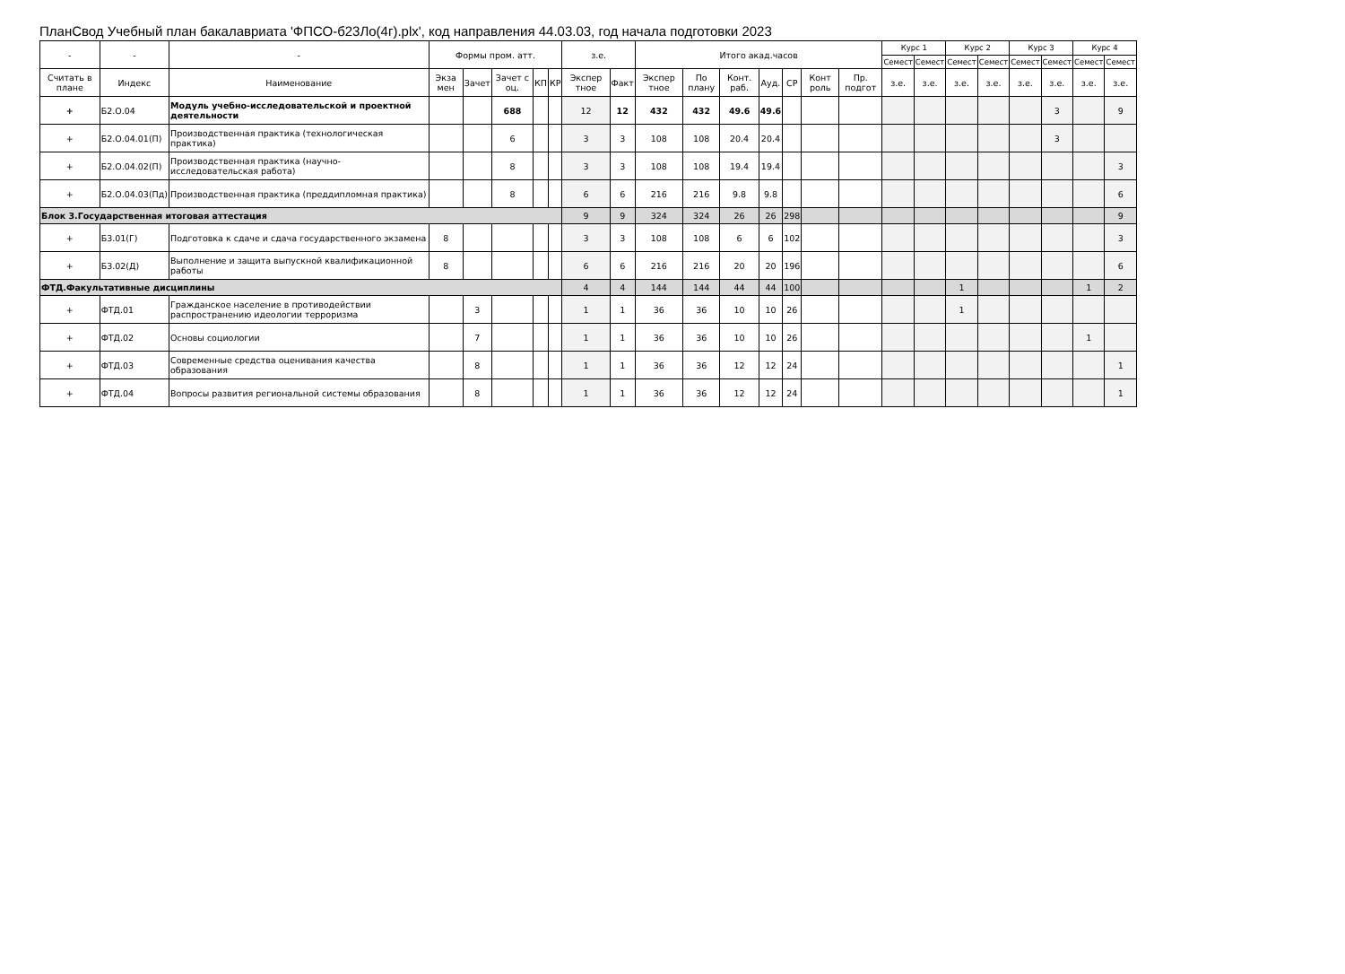ПланСвод Учебный план бакалавриата 'ФПСО-б23Ло(4г).plx', код направления 44.03.03, год начала подготовки 2023
| - | - | - | Формы пром. атт. | | | | | з.е. | | Итого акад.часов | | | | | | | Курс 1 | | Курс 2 | | Курс 3 | | Курс 4 | |
| --- | --- | --- | --- | --- | --- | --- | --- | --- | --- | --- | --- | --- | --- | --- | --- | --- | --- | --- | --- | --- | --- | --- | --- | --- |
| | | | | | | | | | | | | | | | | | Семест | Семест | Семест | Семест | Семест | Семест | Семест | Семест |
| Считать в плане | Индекс | Наименование | Экза мен | Зачет | Зачет с оц. | КП | КР | Экспер тное | Факт | Экспер тное | По плану | Конт. раб. | Ауд. | СР | Конт роль | Пр. подгот | з.е. | з.е. | з.е. | з.е. | з.е. | з.е. | з.е. | з.е. |
| + | Б2.О.04 | Модуль учебно-исследовательской и проектной деятельности | | | 688 | | | 12 | 12 | 432 | 432 | 49.6 | 49.6 | | | | | | | | | 3 | | 9 |
| + | Б2.О.04.01(П) | Производственная практика (технологическая практика) | | | 6 | | | 3 | 3 | 108 | 108 | 20.4 | 20.4 | | | | | | | | | 3 | | |
| + | Б2.О.04.02(П) | Производственная практика (научно-исследовательская работа) | | | 8 | | | 3 | 3 | 108 | 108 | 19.4 | 19.4 | | | | | | | | | | | 3 |
| + | Б2.О.04.03(Пд) | Производственная практика (преддипломная практика) | | | 8 | | | 6 | 6 | 216 | 216 | 9.8 | 9.8 | | | | | | | | | | | 6 |
| Блок 3.Государственная итоговая аттестация | | | | | | | | 9 | 9 | 324 | 324 | 26 | 26 | 298 | | | | | | | | | | 9 |
| + | Б3.01(Г) | Подготовка к сдаче и сдача государственного экзамена | 8 | | | | | 3 | 3 | 108 | 108 | 6 | 6 | 102 | | | | | | | | | | 3 |
| + | Б3.02(Д) | Выполнение и защита выпускной квалификационной работы | 8 | | | | | 6 | 6 | 216 | 216 | 20 | 20 | 196 | | | | | | | | | | 6 |
| ФТД.Факультативные дисциплины | | | | | | | | 4 | 4 | 144 | 144 | 44 | 44 | 100 | | | | | 1 | | | | 1 | 2 |
| + | ФТД.01 | Гражданское население в противодействии распространению идеологии терроризма | | 3 | | | | 1 | 1 | 36 | 36 | 10 | 10 | 26 | | | | | 1 | | | | | |
| + | ФТД.02 | Основы социологии | | 7 | | | | 1 | 1 | 36 | 36 | 10 | 10 | 26 | | | | | | | | | 1 | |
| + | ФТД.03 | Современные средства оценивания качества образования | | 8 | | | | 1 | 1 | 36 | 36 | 12 | 12 | 24 | | | | | | | | | | 1 |
| + | ФТД.04 | Вопросы развития региональной системы образования | | 8 | | | | 1 | 1 | 36 | 36 | 12 | 12 | 24 | | | | | | | | | | 1 |